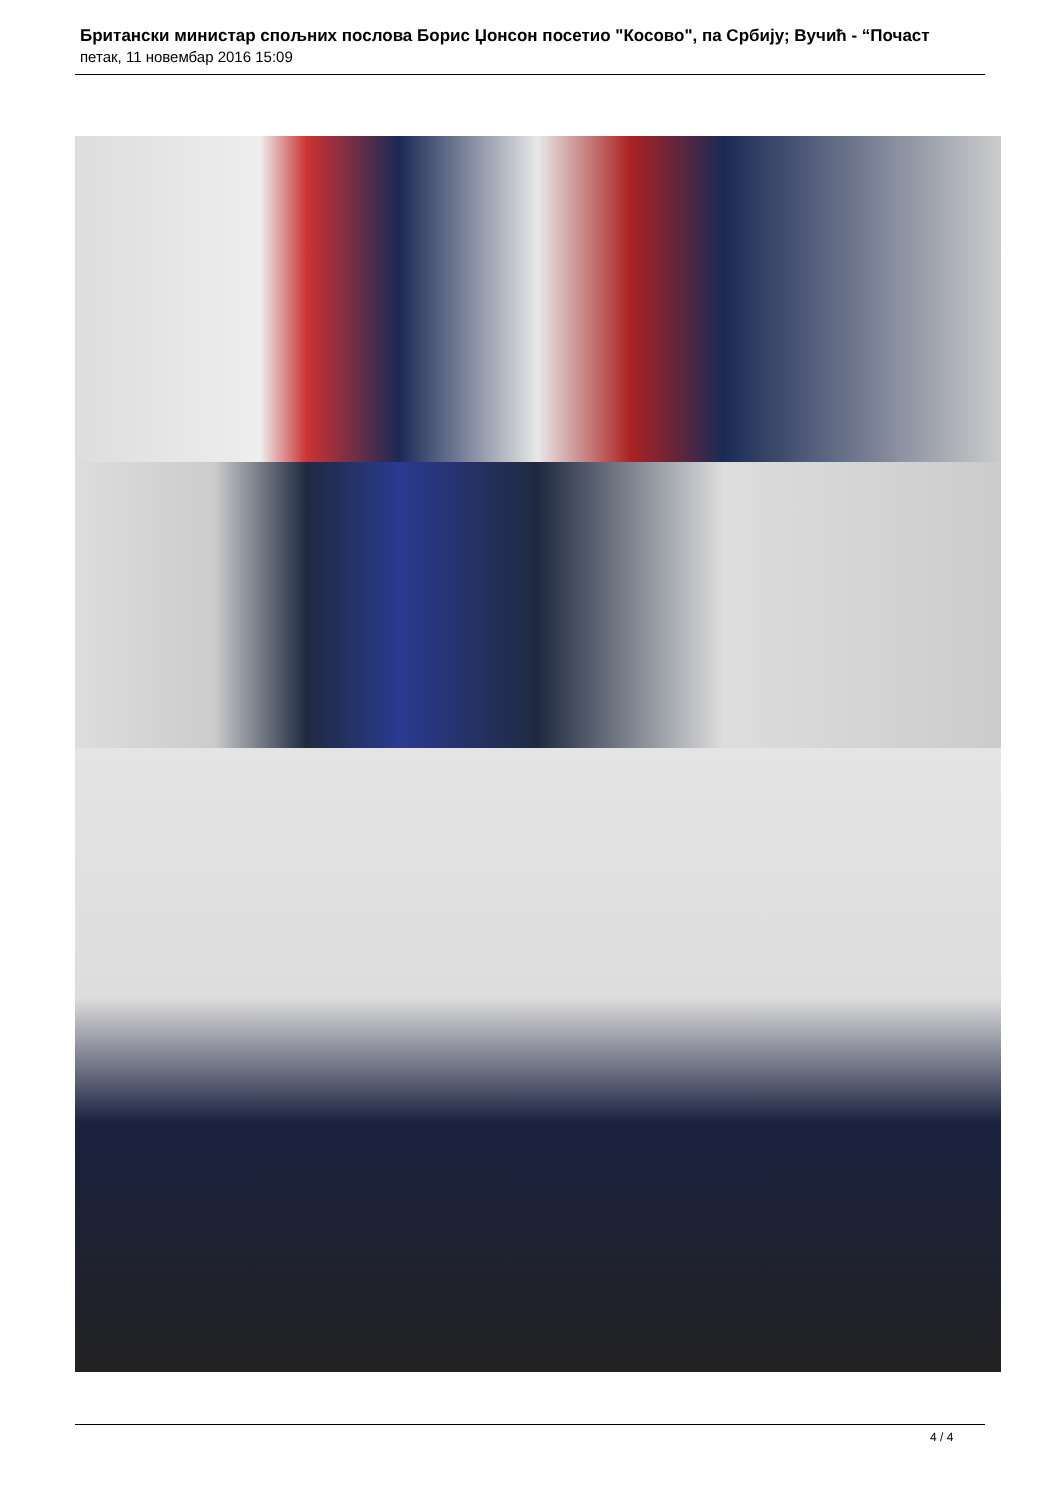Британски министар спољних послова Борис Џонсон посетио "Косово", па Србију; Вучић - “Почаст
петак, 11 новембар 2016 15:09
4 / 4